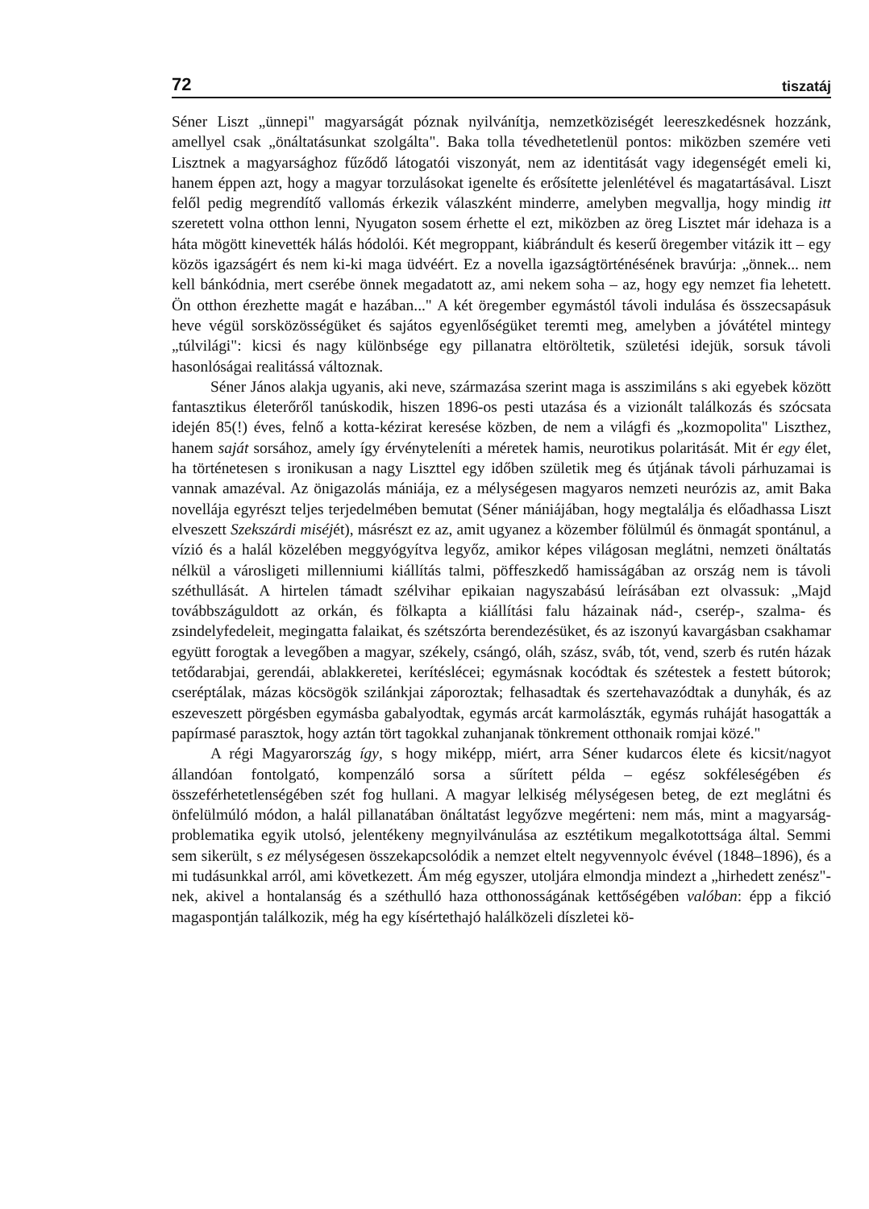72 tiszatáj
Séner Liszt „ünnepi" magyarságát póznak nyilvánítja, nemzetköziségét leereszkedésnek hozzánk, amellyel csak „önáltatásunkat szolgálta". Baka tolla tévedhetetlenül pontos: miközben szemére veti Lisztnek a magyarsághoz fűződő látogatói viszonyát, nem az identitását vagy idegenségét emeli ki, hanem éppen azt, hogy a magyar torzulásokat igenelte és erősítette jelenlétével és magatartásával. Liszt felől pedig megrendítő vallomás érkezik válaszként minderre, amelyben megvallja, hogy mindig itt szeretett volna otthon lenni, Nyugaton sosem érhette el ezt, miközben az öreg Lisztet már idehaza is a háta mögött kinevették hálás hódolói. Két megroppant, kiábrándult és keserű öregember vitázik itt – egy közös igazságért és nem ki-ki maga üdvéért. Ez a novella igazságtörténésének bravúrja: „önnek... nem kell bánkódnia, mert cserébe önnek megadatott az, ami nekem soha – az, hogy egy nemzet fia lehetett. Ön otthon érezhette magát e hazában..." A két öregember egymástól távoli indulása és összecsapásuk heve végül sorsközösségüket és sajátos egyenlőségüket teremti meg, amelyben a jóvátétel mintegy „túlvilági": kicsi és nagy különbsége egy pillanatra eltöröltetik, születési idejük, sorsuk távoli hasonlóságai realitássá változnak.
Séner János alakja ugyanis, aki neve, származása szerint maga is asszimiláns s aki egyebek között fantasztikus életerőről tanúskodik, hiszen 1896-os pesti utazása és a vizionált találkozás és szócsata idején 85(!) éves, felnő a kotta-kézirat keresése közben, de nem a világfi és „kozmopolita" Liszthez, hanem saját sorsához, amely így érvényteleníti a méretek hamis, neurotikus polaritását. Mit ér egy élet, ha történetesen s ironikusan a nagy Liszttel egy időben születik meg és útjának távoli párhuzamai is vannak amazéval. Az önigazolás mániája, ez a mélységesen magyaros nemzeti neurózis az, amit Baka novellája egyrészt teljes terjedelmében bemutat (Séner mániájában, hogy megtalálja és előadhassa Liszt elveszett Szekszárdi miséjét), másrészt ez az, amit ugyanez a közember fölülmúl és önmagát spontánul, a vízió és a halál közelében meggyógyítva legyőz, amikor képes világosan meglátni, nemzeti önáltatás nélkül a városligeti millenniumi kiállítás talmi, pöffeszkedő hamisságában az ország nem is távoli széthullását. A hirtelen támadt szélvihar epikaian nagyszabású leírásában ezt olvassuk: „Majd továbbszáguldott az orkán, és fölkapta a kiállítási falu házainak nád-, cserép-, szalma- és zsindelyfedeleit, megingatta falaikat, és szétszórta berendezésüket, és az iszonyú kavargásban csakhamar együtt forogtak a levegőben a magyar, székely, csángó, oláh, szász, sváb, tót, vend, szerb és rutén házak tetődarabjai, gerendái, ablakkeretei, kerítéslécei; egymásnak kocódtak és szétestek a festett bútorok; cseréptálak, mázas köcsögök szilánkjai záporoztak; felhasadtak és szertehavazódtak a dunyhák, és az eszeveszett pörgésben egymásba gabalyodtak, egymás arcát karmolászták, egymás ruháját hasogatták a papírmasé parasztok, hogy aztán tört tagokkal zuhanjanak tönkrement otthonaik romjai közé."
A régi Magyarország így, s hogy miképp, miért, arra Séner kudarcos élete és kicsit/nagyot állandóan fontolgató, kompenzáló sorsa a sűrített példa – egész sokféleségében és összeférhetetlenségében szét fog hullani. A magyar lelkiség mélységesen beteg, de ezt meglátni és önfelülmúló módon, a halál pillanatában önáltatást legyőzve megérteni: nem más, mint a magyarság-problematika egyik utolsó, jelentékeny megnyilvánulása az esztétikum megalkotottsága által. Semmi sem sikerült, s ez mélységesen összekapcsolódik a nemzet eltelt negyvennyolc évével (1848–1896), és a mi tudásunkkal arról, ami következett. Ám még egyszer, utoljára elmondja mindezt a „hirhedett zenész"-nek, akivel a hontalanság és a széthulló haza otthonosságának kettőségében valóban: épp a fikció magaspontján találkozik, még ha egy kísértethajó halálközeli díszletei kö-